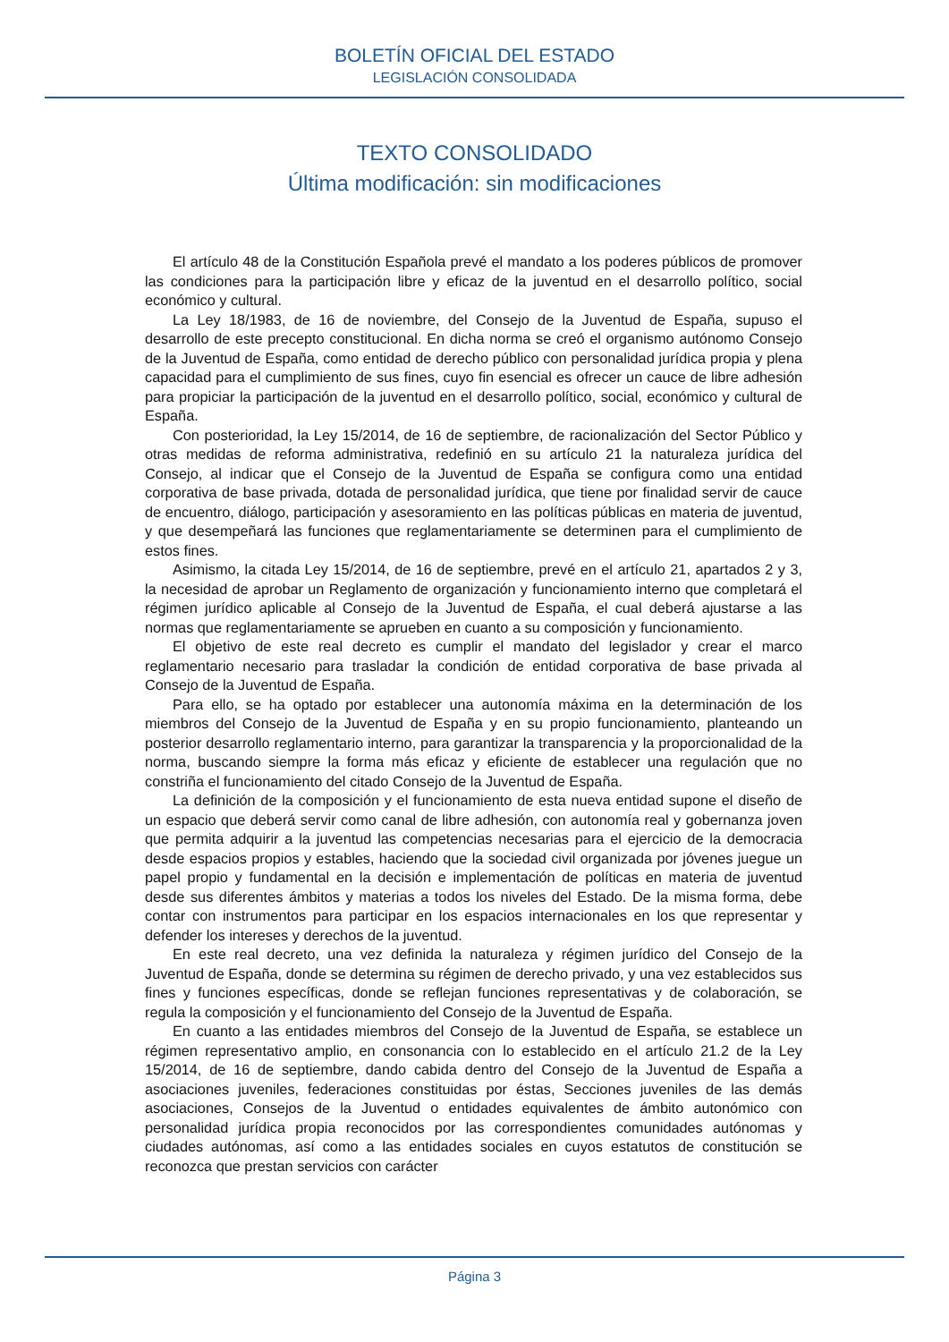BOLETÍN OFICIAL DEL ESTADO
LEGISLACIÓN CONSOLIDADA
TEXTO CONSOLIDADO
Última modificación: sin modificaciones
El artículo 48 de la Constitución Española prevé el mandato a los poderes públicos de promover las condiciones para la participación libre y eficaz de la juventud en el desarrollo político, social económico y cultural.
La Ley 18/1983, de 16 de noviembre, del Consejo de la Juventud de España, supuso el desarrollo de este precepto constitucional. En dicha norma se creó el organismo autónomo Consejo de la Juventud de España, como entidad de derecho público con personalidad jurídica propia y plena capacidad para el cumplimiento de sus fines, cuyo fin esencial es ofrecer un cauce de libre adhesión para propiciar la participación de la juventud en el desarrollo político, social, económico y cultural de España.
Con posterioridad, la Ley 15/2014, de 16 de septiembre, de racionalización del Sector Público y otras medidas de reforma administrativa, redefinió en su artículo 21 la naturaleza jurídica del Consejo, al indicar que el Consejo de la Juventud de España se configura como una entidad corporativa de base privada, dotada de personalidad jurídica, que tiene por finalidad servir de cauce de encuentro, diálogo, participación y asesoramiento en las políticas públicas en materia de juventud, y que desempeñará las funciones que reglamentariamente se determinen para el cumplimiento de estos fines.
Asimismo, la citada Ley 15/2014, de 16 de septiembre, prevé en el artículo 21, apartados 2 y 3, la necesidad de aprobar un Reglamento de organización y funcionamiento interno que completará el régimen jurídico aplicable al Consejo de la Juventud de España, el cual deberá ajustarse a las normas que reglamentariamente se aprueben en cuanto a su composición y funcionamiento.
El objetivo de este real decreto es cumplir el mandato del legislador y crear el marco reglamentario necesario para trasladar la condición de entidad corporativa de base privada al Consejo de la Juventud de España.
Para ello, se ha optado por establecer una autonomía máxima en la determinación de los miembros del Consejo de la Juventud de España y en su propio funcionamiento, planteando un posterior desarrollo reglamentario interno, para garantizar la transparencia y la proporcionalidad de la norma, buscando siempre la forma más eficaz y eficiente de establecer una regulación que no constriña el funcionamiento del citado Consejo de la Juventud de España.
La definición de la composición y el funcionamiento de esta nueva entidad supone el diseño de un espacio que deberá servir como canal de libre adhesión, con autonomía real y gobernanza joven que permita adquirir a la juventud las competencias necesarias para el ejercicio de la democracia desde espacios propios y estables, haciendo que la sociedad civil organizada por jóvenes juegue un papel propio y fundamental en la decisión e implementación de políticas en materia de juventud desde sus diferentes ámbitos y materias a todos los niveles del Estado. De la misma forma, debe contar con instrumentos para participar en los espacios internacionales en los que representar y defender los intereses y derechos de la juventud.
En este real decreto, una vez definida la naturaleza y régimen jurídico del Consejo de la Juventud de España, donde se determina su régimen de derecho privado, y una vez establecidos sus fines y funciones específicas, donde se reflejan funciones representativas y de colaboración, se regula la composición y el funcionamiento del Consejo de la Juventud de España.
En cuanto a las entidades miembros del Consejo de la Juventud de España, se establece un régimen representativo amplio, en consonancia con lo establecido en el artículo 21.2 de la Ley 15/2014, de 16 de septiembre, dando cabida dentro del Consejo de la Juventud de España a asociaciones juveniles, federaciones constituidas por éstas, Secciones juveniles de las demás asociaciones, Consejos de la Juventud o entidades equivalentes de ámbito autonómico con personalidad jurídica propia reconocidos por las correspondientes comunidades autónomas y ciudades autónomas, así como a las entidades sociales en cuyos estatutos de constitución se reconozca que prestan servicios con carácter
Página 3